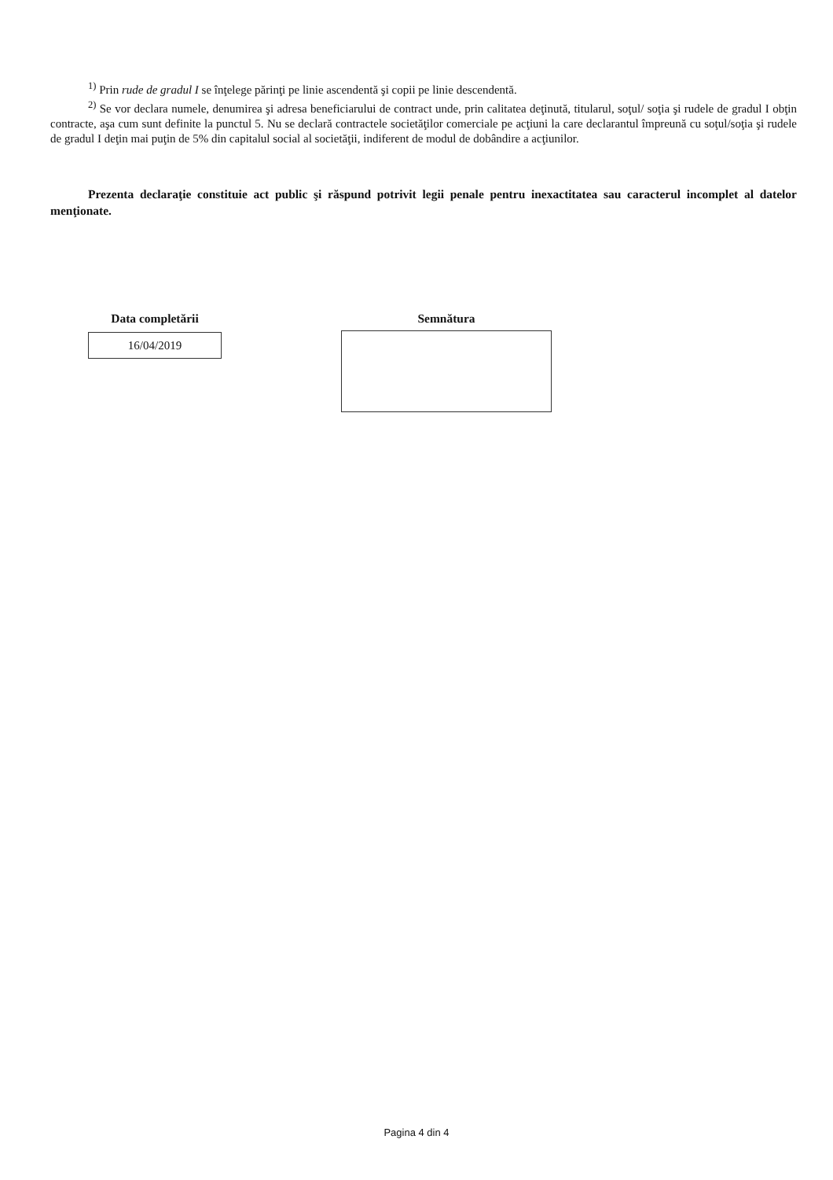<sup>1)</sup> Prin rude de gradul I se înţelege părinţi pe linie ascendentă şi copii pe linie descendentă.
<sup>2)</sup> Se vor declara numele, denumirea şi adresa beneficiarului de contract unde, prin calitatea deţinută, titularul, soţul/ soţia şi rudele de gradul I obţin contracte, aşa cum sunt definite la punctul 5. Nu se declară contractele societăţilor comerciale pe acţiuni la care declarantul împreună cu soţul/soţia şi rudele de gradul I deţin mai puţin de 5% din capitalul social al societăţii, indiferent de modul de dobândire a acţiunilor.
Prezenta declaraţie constituie act public şi răspund potrivit legii penale pentru inexactitatea sau caracterul incomplet al datelor menţionate.
Data completării
16/04/2019
Semnătura
Pagina 4 din 4